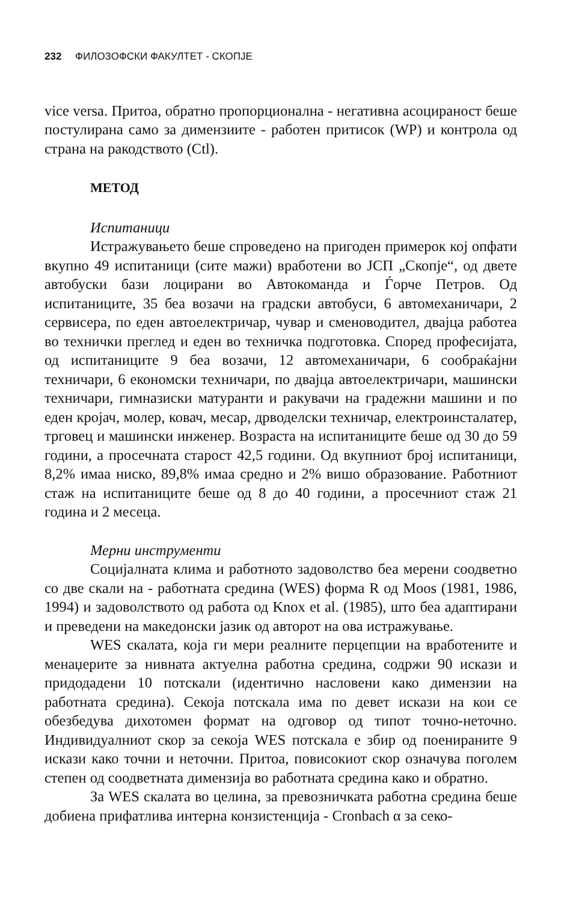232 ФИЛОЗОФСКИ ФАКУЛТЕТ - СКОПЈЕ
vice versa. Притоа, обратно пропорционална - негативна асоцираност беше постулирана само за димензиите - работен притисок (WP) и контрола од страна на ракодството (Ctl).
МЕТОД
Испитаници
Истражувањето беше спроведено на пригоден примерок кој опфати вкупно 49 испитаници (сите мажи) вработени во ЈСП „Скопје“, од двете автобуски бази лоцирани во Автокоманда и Ѓорче Петров. Од испитаниците, 35 беа возачи на градски автобуси, 6 автомеханичари, 2 сервисера, по еден автоелектричар, чувар и сменоводител, двајца работеа во технички преглед и еден во техничка подготовка. Според професијата, од испитаниците 9 беа возачи, 12 автомеханичари, 6 сообраќајни техничари, 6 економски техничари, по двајца автоелектричари, машински техничари, гимназиски матуранти и ракувачи на градежни машини и по еден кројач, молер, ковач, месар, дрводелски техничар, електроинсталатер, трговец и машински инженер. Возраста на испитаниците беше од 30 до 59 години, а просечната старост 42,5 години. Од вкупниот број испитаници, 8,2% имаа ниско, 89,8% имаа средно и 2% вишо образование. Работниот стаж на испитаниците беше од 8 до 40 години, а просечниот стаж 21 година и 2 месеца.
Мерни инструменти
Социјалната клима и работното задоволство беа мерени соодветно со две скали на - работната средина (WES) форма R од Moos (1981, 1986, 1994) и задоволството од работа од Knox et al. (1985), што беа адаптирани и преведени на македонски јазик од авторот на ова истражување.
WES скалата, која ги мери реалните перцепции на вработените и менаџерите за нивната актуелна работна средина, содржи 90 искази и придодадени 10 потскали (идентично насловени како димензии на работната средина). Секоја потскала има по девет искази на кои се обезбедува дихотомен формат на одговор од типот точно-неточно. Индивидуалниот скор за секоја WES потскала е збир од поенираните 9 искази како точни и неточни. Притоа, повисокиот скор означува поголем степен од соодветната димензија во работната средина како и обратно.
За WES скалата во целина, за превозничката работна средина беше добиена прифатлива интерна конзистенција - Cronbach α за секо-